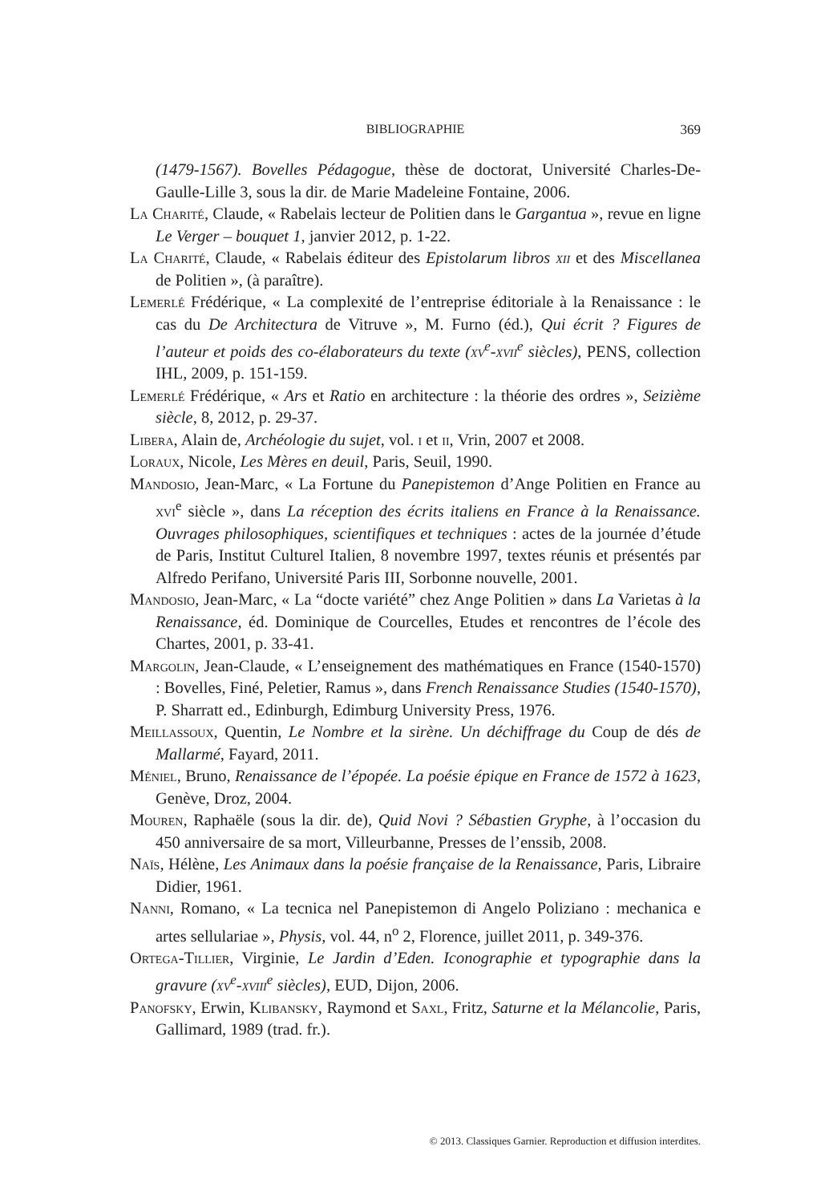BIBLIOGRAPHIE
369
(1479-1567). Bovelles Pédagogue, thèse de doctorat, Université Charles-De-Gaulle-Lille 3, sous la dir. de Marie Madeleine Fontaine, 2006.
La Charité, Claude, « Rabelais lecteur de Politien dans le Gargantua », revue en ligne Le Verger – bouquet 1, janvier 2012, p. 1-22.
La Charité, Claude, « Rabelais éditeur des Epistolarum libros xii et des Miscellanea de Politien », (à paraître).
Lemerlé Frédérique, « La complexité de l’entreprise éditoriale à la Renaissance : le cas du De Architectura de Vitruve », M. Furno (éd.), Qui écrit ? Figures de l’auteur et poids des co-élaborateurs du texte (xv<sup>e</sup>-xvii<sup>e</sup> siècles), PENS, collection IHL, 2009, p. 151-159.
Lemerlé Frédérique, « Ars et Ratio en architecture : la théorie des ordres », Seizième siècle, 8, 2012, p. 29-37.
Libera, Alain de, Archéologie du sujet, vol. i et ii, Vrin, 2007 et 2008.
Loraux, Nicole, Les Mères en deuil, Paris, Seuil, 1990.
Mandosio, Jean-Marc, « La Fortune du Panepistemon d’Ange Politien en France au xvi<sup>e</sup> siècle », dans La réception des écrits italiens en France à la Renaissance. Ouvrages philosophiques, scientifiques et techniques : actes de la journée d’étude de Paris, Institut Culturel Italien, 8 novembre 1997, textes réunis et présentés par Alfredo Perifano, Université Paris III, Sorbonne nouvelle, 2001.
Mandosio, Jean-Marc, « La “docte variété” chez Ange Politien » dans La Varietas à la Renaissance, éd. Dominique de Courcelles, Etudes et rencontres de l’école des Chartes, 2001, p. 33-41.
Margolin, Jean-Claude, « L’enseignement des mathématiques en France (1540-1570) : Bovelles, Finé, Peletier, Ramus », dans French Renaissance Studies (1540-1570), P. Sharratt ed., Edinburgh, Edimburg University Press, 1976.
Meillassoux, Quentin, Le Nombre et la sirène. Un déchiffrage du Coup de dés de Mallarmé, Fayard, 2011.
Méniel, Bruno, Renaissance de l’épopée. La poésie épique en France de 1572 à 1623, Genève, Droz, 2004.
Mouren, Raphaële (sous la dir. de), Quid Novi ? Sébastien Gryphe, à l’occasion du 450 anniversaire de sa mort, Villeurbanne, Presses de l’enssib, 2008.
Naïs, Hélène, Les Animaux dans la poésie française de la Renaissance, Paris, Libraire Didier, 1961.
Nanni, Romano, « La tecnica nel Panepistemon di Angelo Poliziano : mechanica e artes sellulariae », Physis, vol. 44, n<sup>o</sup> 2, Florence, juillet 2011, p. 349-376.
Ortega-Tillier, Virginie, Le Jardin d’Eden. Iconographie et typographie dans la gravure (xv<sup>e</sup>-xviii<sup>e</sup> siècles), EUD, Dijon, 2006.
Panofsky, Erwin, Klibansky, Raymond et Saxl, Fritz, Saturne et la Mélancolie, Paris, Gallimard, 1989 (trad. fr.).
© 2013. Classiques Garnier. Reproduction et diffusion interdites.